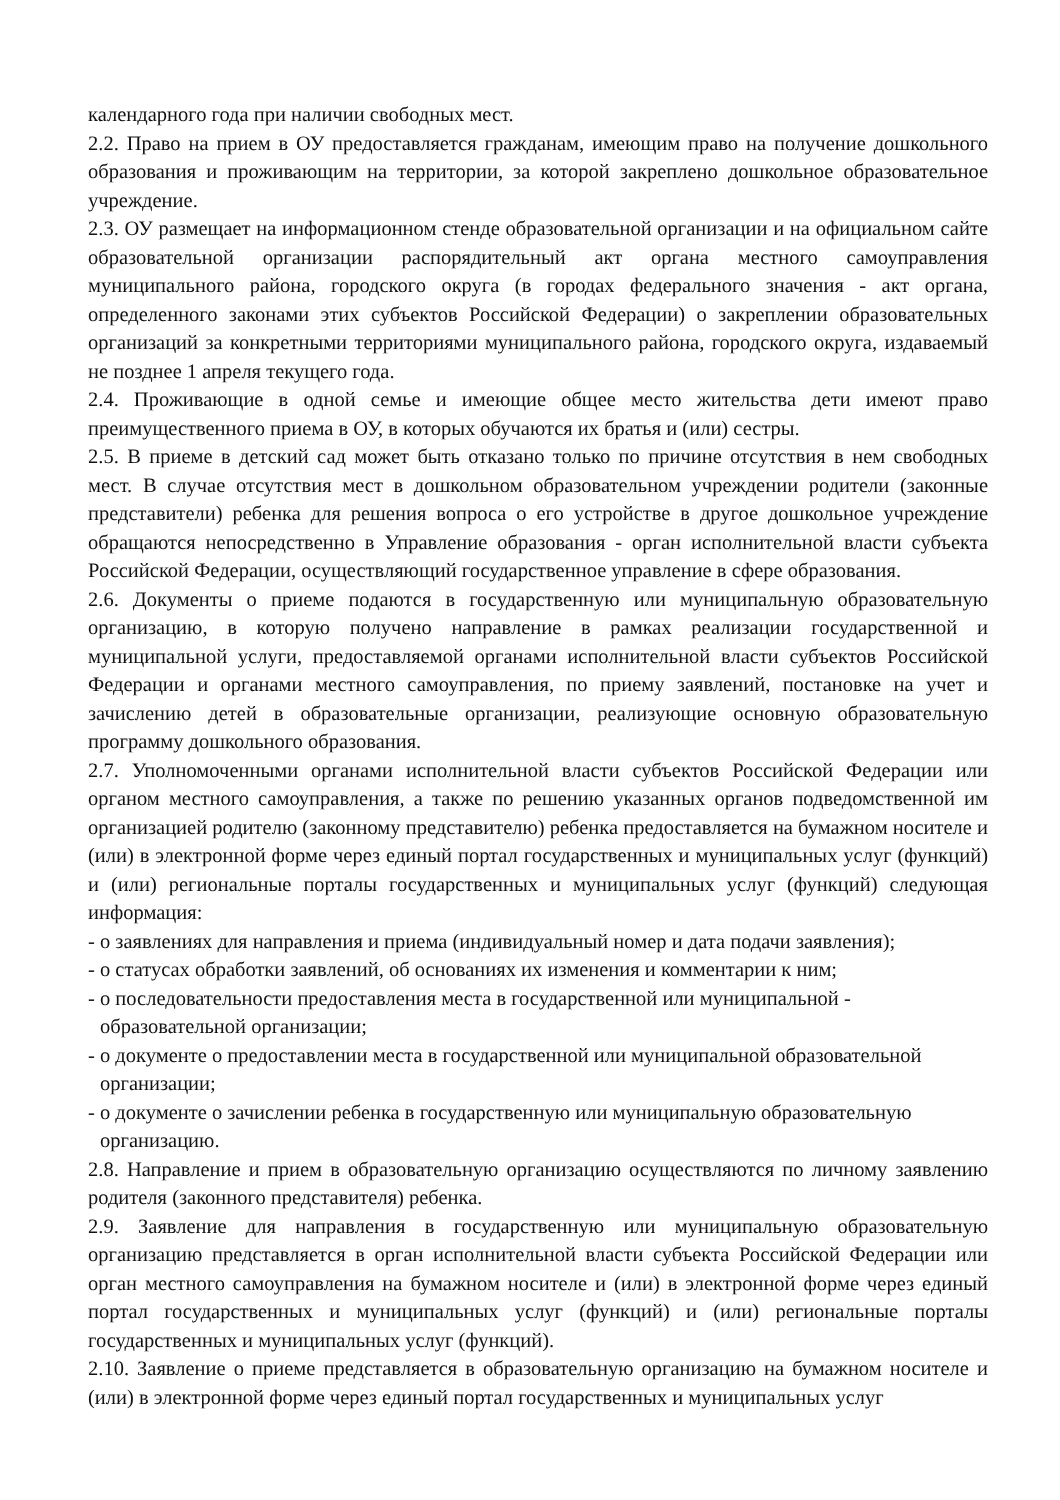календарного года при наличии свободных мест.
2.2. Право на прием в ОУ предоставляется гражданам, имеющим право на получение дошкольного образования и проживающим на территории, за которой закреплено дошкольное образовательное учреждение.
2.3. ОУ размещает на информационном стенде образовательной организации и на официальном сайте образовательной организации распорядительный акт органа местного самоуправления муниципального района, городского округа (в городах федерального значения - акт органа, определенного законами этих субъектов Российской Федерации) о закреплении образовательных организаций за конкретными территориями муниципального района, городского округа, издаваемый не позднее 1 апреля текущего года.
2.4. Проживающие в одной семье и имеющие общее место жительства дети имеют право преимущественного приема в ОУ, в которых обучаются их братья и (или) сестры.
2.5. В приеме в детский сад может быть отказано только по причине отсутствия в нем свободных мест. В случае отсутствия мест в дошкольном образовательном учреждении родители (законные представители) ребенка для решения вопроса о его устройстве в другое дошкольное учреждение обращаются непосредственно в Управление образования - орган исполнительной власти субъекта Российской Федерации, осуществляющий государственное управление в сфере образования.
2.6. Документы о приеме подаются в государственную или муниципальную образовательную организацию, в которую получено направление в рамках реализации государственной и муниципальной услуги, предоставляемой органами исполнительной власти субъектов Российской Федерации и органами местного самоуправления, по приему заявлений, постановке на учет и зачислению детей в образовательные организации, реализующие основную образовательную программу дошкольного образования.
2.7. Уполномоченными органами исполнительной власти субъектов Российской Федерации или органом местного самоуправления, а также по решению указанных органов подведомственной им организацией родителю (законному представителю) ребенка предоставляется на бумажном носителе и (или) в электронной форме через единый портал государственных и муниципальных услуг (функций) и (или) региональные порталы государственных и муниципальных услуг (функций) следующая информация:
- о заявлениях для направления и приема (индивидуальный номер и дата подачи заявления);
- о статусах обработки заявлений, об основаниях их изменения и комментарии к ним;
- о последовательности предоставления места в государственной или муниципальной - образовательной организации;
- о документе о предоставлении места в государственной или муниципальной образовательной организации;
- о документе о зачислении ребенка в государственную или муниципальную образовательную организацию.
2.8. Направление и прием в образовательную организацию осуществляются по личному заявлению родителя (законного представителя) ребенка.
2.9. Заявление для направления в государственную или муниципальную образовательную организацию представляется в орган исполнительной власти субъекта Российской Федерации или орган местного самоуправления на бумажном носителе и (или) в электронной форме через единый портал государственных и муниципальных услуг (функций) и (или) региональные порталы государственных и муниципальных услуг (функций).
2.10. Заявление о приеме представляется в образовательную организацию на бумажном носителе и (или) в электронной форме через единый портал государственных и муниципальных услуг